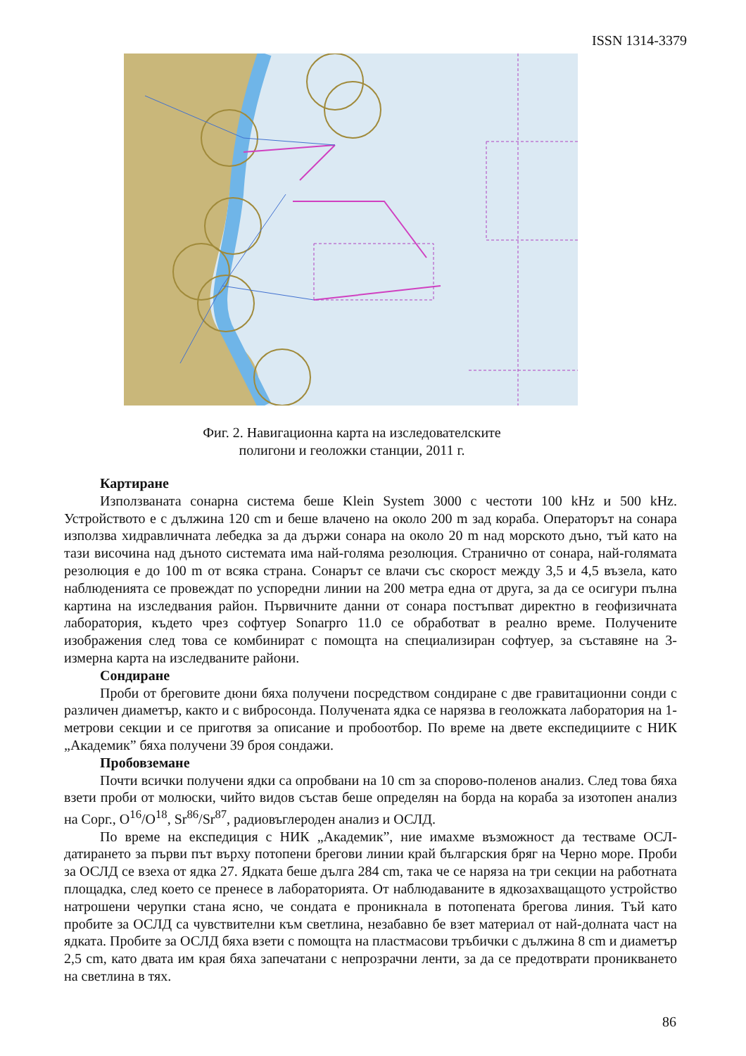ISSN 1314-3379
Фиг. 2. Навигационна карта на изследователските
полигони и геоложки станции, 2011 г.
Картиране
Използваната сонарна система беше Klein System 3000 с честоти 100 kHz и 500 kHz. Устройството е с дължина 120 cm и беше влачено на около 200 m зад кораба. Операторът на сонара използва хидравличната лебедка за да държи сонара на около 20 m над морското дъно, тъй като на тази височина над дъното системата има най-голяма резолюция. Странично от сонара, най-голямата резолюция е до 100 m от всяка страна. Сонарът се влачи със скорост между 3,5 и 4,5 възела, като наблюденията се провеждат по успоредни линии на 200 метра една от друга, за да се осигури пълна картина на изследвания район. Първичните данни от сонара постъпват директно в геофизичната лаборатория, където чрез софтуер Sonarpro 11.0 се обработват в реално време. Получените изображения след това се комбинират с помощта на специализиран софтуер, за съставяне на 3-измерна карта на изследваните райони.
Сондиране
Проби от бреговите дюни бяха получени посредством сондиране с две гравитационни сонди с различен диаметър, както и с вибросонда. Получената ядка се нарязва в геоложката лаборатория на 1-метрови секции и се приготвя за описание и пробоотбор. По време на двете експедициите с НИК „Академик” бяха получени 39 броя сондажи.
Пробовземане
Почти всички получени ядки са опробвани на 10 cm за спорово-поленов анализ. След това бяха взети проби от молюски, чийто видов състав беше определян на борда на кораба за изотопен анализ на Сорг., O<sup>16</sup>/O<sup>18</sup>, Sr<sup>86</sup>/Sr<sup>87</sup>, радиовъглероден анализ и ОСЛД.
По време на експедиция с НИК „Академик”, ние имахме възможност да тестваме ОСЛ-датирането за първи път върху потопени брегови линии край българския бряг на Черно море. Проби за ОСЛД се взеха от ядка 27. Ядката беше дълга 284 cm, така че се наряза на три секции на работната площадка, след което се пренесе в лабораторията. От наблюдаваните в ядкозахващащото устройство натрошени черупки стана ясно, че сондата е проникнала в потопената брегова линия. Тъй като пробите за ОСЛД са чувствителни към светлина, незабавно бе взет материал от най-долната част на ядката. Пробите за ОСЛД бяха взети с помощта на пластмасови тръбички с дължина 8 cm и диаметър 2,5 cm, като двата им края бяха запечатани с непрозрачни ленти, за да се предотврати проникването на светлина в тях.
86